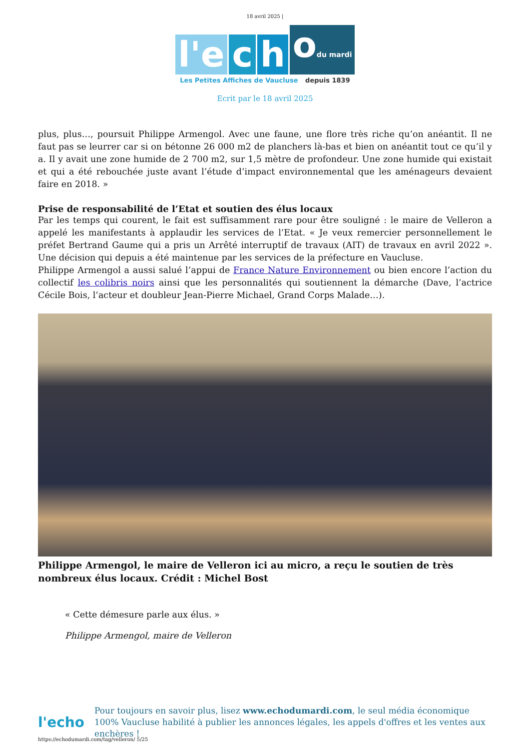18 avril 2025 |
l'e c h odu mardi
Les Petites Affiches de Vaucluse depuis 1839
Ecrit par le 18 avril 2025
plus, plus…, poursuit Philippe Armengol. Avec une faune, une flore très riche qu’on anéantit. Il ne faut pas se leurrer car si on bétonne 26 000 m2 de planchers là-bas et bien on anéantit tout ce qu’il y a. Il y avait une zone humide de 2 700 m2, sur 1,5 mètre de profondeur. Une zone humide qui existait et qui a été rebouchée juste avant l’étude d’impact environnemental que les aménageurs devaient faire en 2018. »
Prise de responsabilité de l’Etat et soutien des élus locaux
Par les temps qui courent, le fait est suffisamment rare pour être souligné : le maire de Velleron a appelé les manifestants à applaudir les services de l’Etat. « Je veux remercier personnellement le préfet Bertrand Gaume qui a pris un Arrêté interruptif de travaux (AIT) de travaux en avril 2022 ». Une décision qui depuis a été maintenue par les services de la préfecture en Vaucluse.
Philippe Armengol a aussi salué l’appui de France Nature Environnement ou bien encore l’action du collectif les colibris noirs ainsi que les personnalités qui soutiennent la démarche (Dave, l’actrice Cécile Bois, l’acteur et doubleur Jean-Pierre Michael, Grand Corps Malade…).
Philippe Armengol, le maire de Velleron ici au micro, a reçu le soutien de très nombreux élus locaux. Crédit : Michel Bost
« Cette démesure parle aux élus. »
Philippe Armengol, maire de Velleron
l'echo
Pour toujours en savoir plus, lisez www.echodumardi.com, le seul média économique 100% Vaucluse habilité à publier les annonces légales, les appels d'offres et les ventes aux enchères !
https://echodumardi.com/tag/velleron/ 5/25